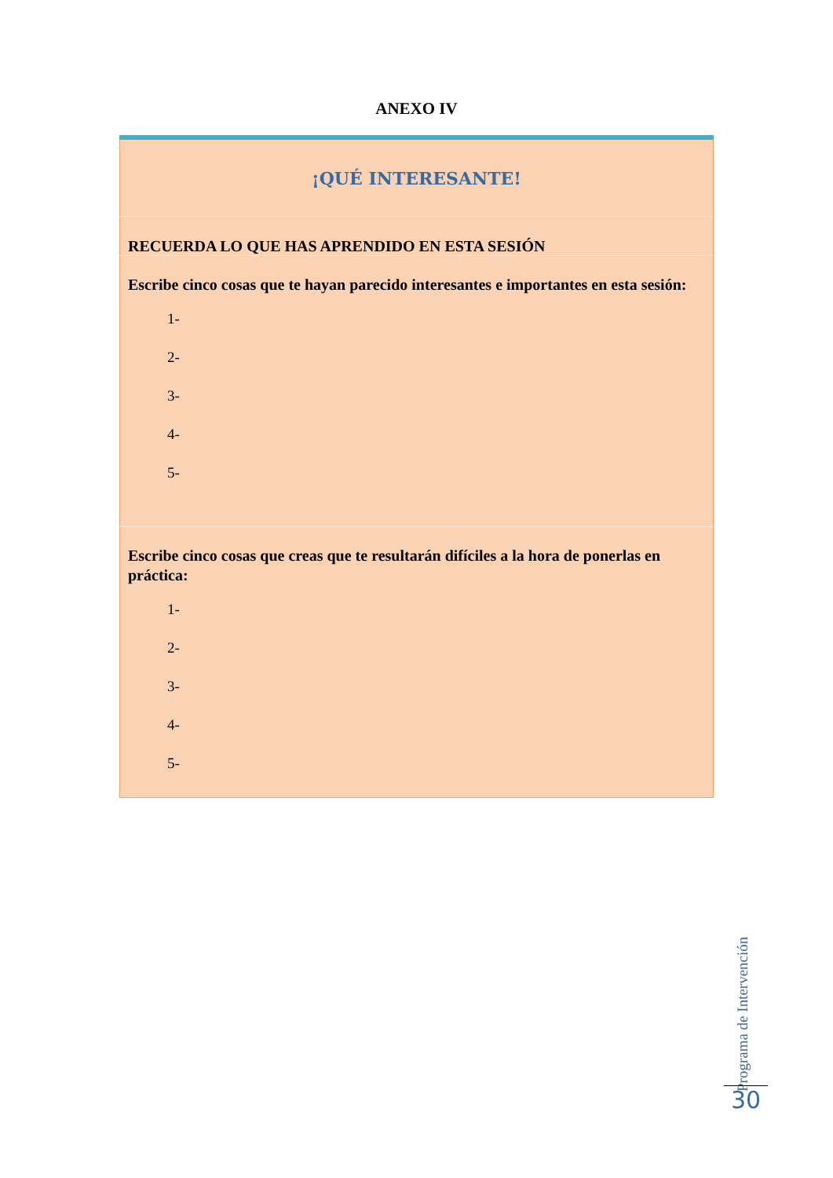ANEXO IV
| ¡QUÉ INTERESANTE! |
| RECUERDA LO QUE HAS APRENDIDO EN ESTA SESIÓN |
| Escribe cinco cosas que te hayan parecido interesantes e importantes en esta sesión: 1- 2- 3- 4- 5- |
| Escribe cinco cosas que creas que te resultarán difíciles a la hora de ponerlas en práctica: 1- 2- 3- 4- 5- |
Programa de Intervención
30